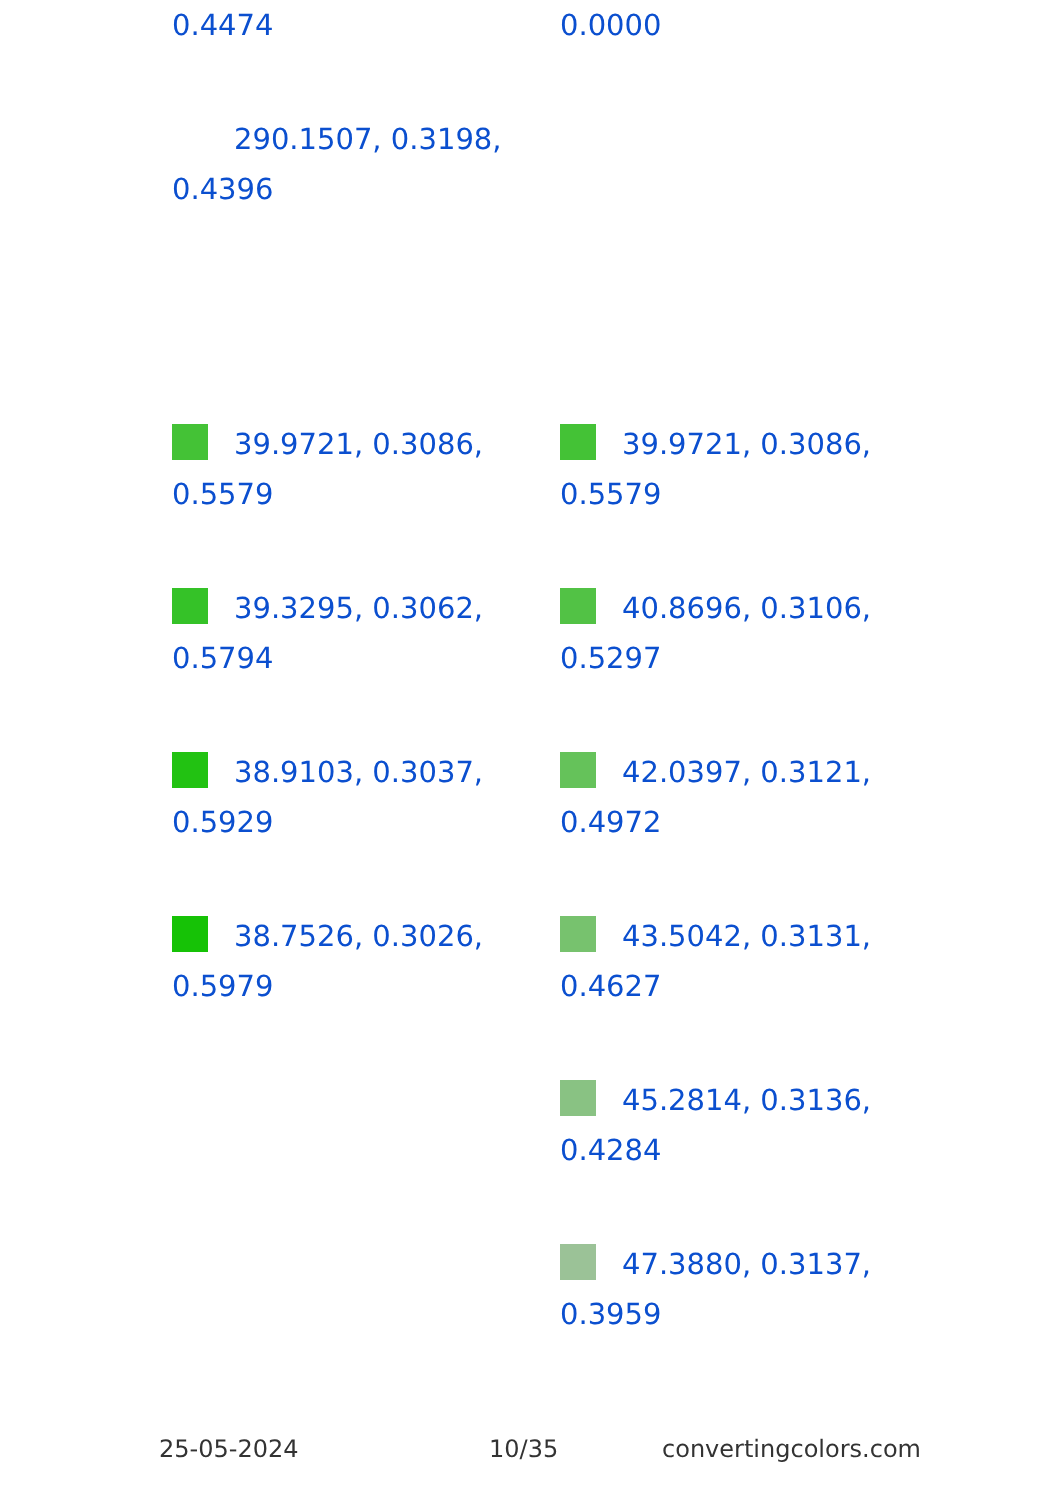0.4474 0.0000
290.1507, 0.3198, 0.4396
39.9721, 0.3086, 0.5579
39.9721, 0.3086, 0.5579
39.3295, 0.3062, 0.5794
40.8696, 0.3106, 0.5297
38.9103, 0.3037, 0.5929
42.0397, 0.3121, 0.4972
38.7526, 0.3026, 0.5979
43.5042, 0.3131, 0.4627
45.2814, 0.3136, 0.4284
47.3880, 0.3137, 0.3959
25-05-2024 10/35 convertingcolors.com